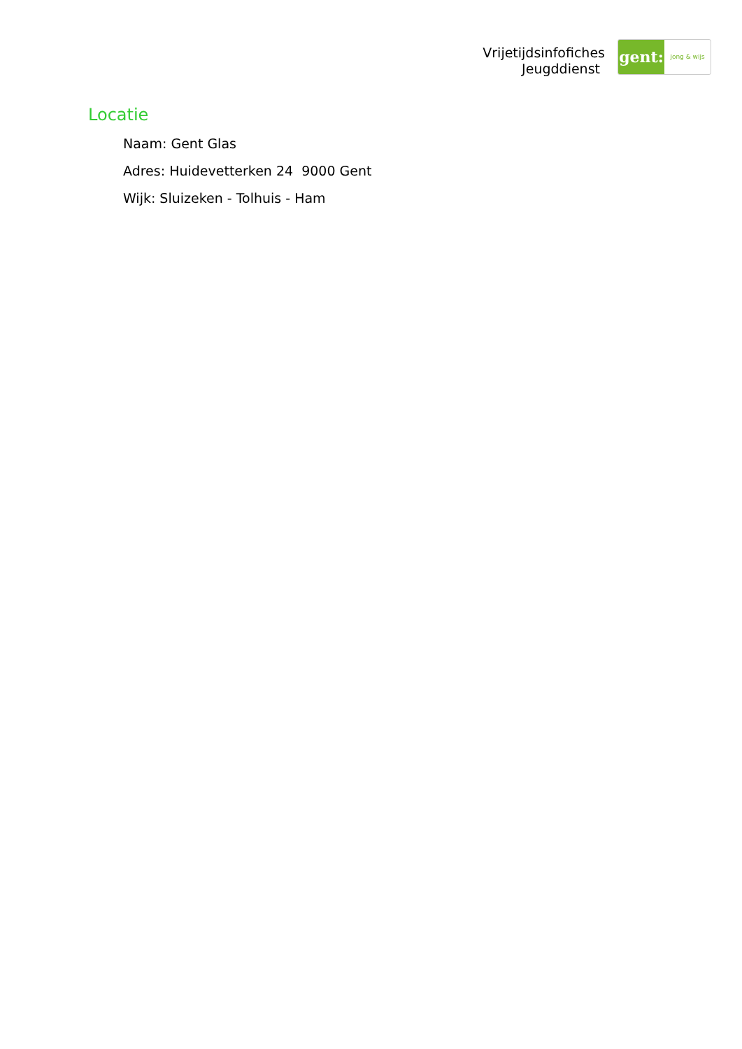Vrijetijdsinfofiches
Jeugddienst
gent:
jong & wijs
Locatie
Naam: Gent Glas
Adres: Huidevetterken 24 9000 Gent
Wijk: Sluizeken - Tolhuis - Ham